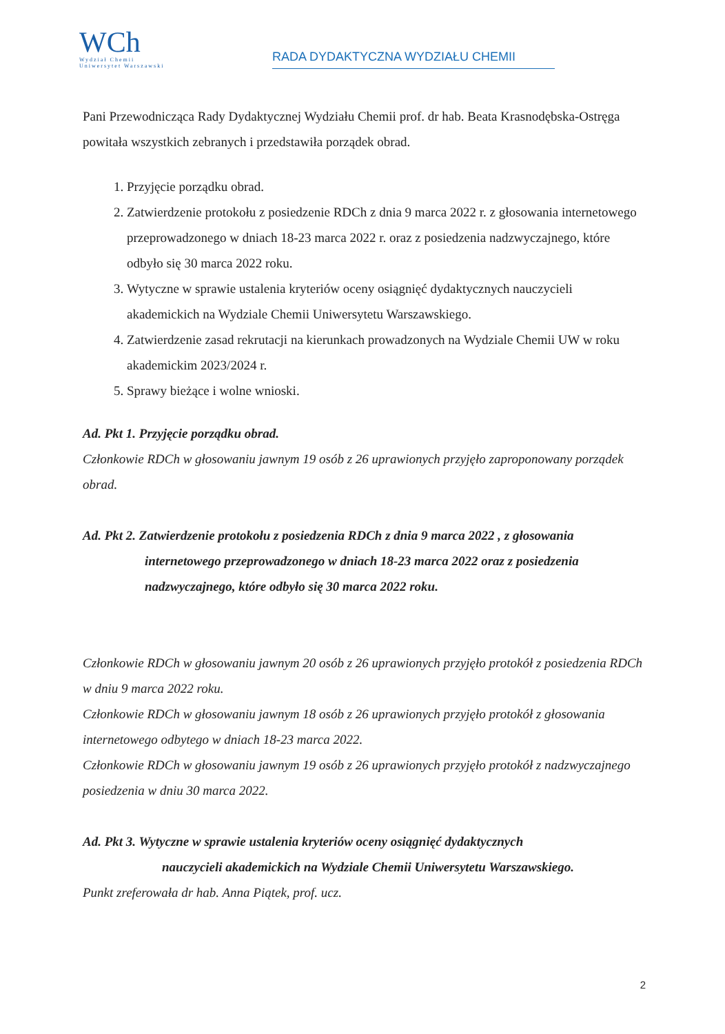WCh
Wydział Chemii
Uniwersytet Warszawski
RADA DYDAKTYCZNA WYDZIAŁU CHEMII
Pani Przewodnicząca Rady Dydaktycznej Wydziału Chemii prof. dr hab. Beata Krasnodębska-Ostręga powitała wszystkich zebranych i przedstawiła porządek obrad.
1. Przyjęcie porządku obrad.
2. Zatwierdzenie protokołu z posiedzenie RDCh z dnia 9 marca 2022 r. z głosowania internetowego przeprowadzonego w dniach 18-23 marca 2022 r. oraz z posiedzenia nadzwyczajnego, które odbyło się 30 marca 2022 roku.
3. Wytyczne w sprawie ustalenia kryteriów oceny osiągnięć dydaktycznych nauczycieli akademickich na Wydziale Chemii Uniwersytetu Warszawskiego.
4. Zatwierdzenie zasad rekrutacji na kierunkach prowadzonych na Wydziale Chemii UW w roku akademickim 2023/2024 r.
5. Sprawy bieżące i wolne wnioski.
Ad. Pkt 1. Przyjęcie porządku obrad.
Członkowie RDCh w głosowaniu jawnym 19 osób z 26 uprawionych przyjęło zaproponowany porządek obrad.
Ad. Pkt 2. Zatwierdzenie protokołu z posiedzenia RDCh z dnia 9 marca 2022 , z głosowania
internetowego przeprowadzonego w dniach 18-23 marca 2022 oraz z posiedzenia nadzwyczajnego, które odbyło się 30 marca 2022 roku.
Członkowie RDCh w głosowaniu jawnym 20 osób z 26 uprawionych przyjęło protokół z posiedzenia RDCh w dniu 9 marca 2022 roku.
Członkowie RDCh w głosowaniu jawnym 18 osób z 26 uprawionych przyjęło protokół z głosowania internetowego odbytego w dniach 18-23 marca 2022.
Członkowie RDCh w głosowaniu jawnym 19 osób z 26 uprawionych przyjęło protokół z nadzwyczajnego posiedzenia w dniu 30 marca 2022.
Ad. Pkt 3. Wytyczne w sprawie ustalenia kryteriów oceny osiągnięć dydaktycznych
nauczycieli akademickich na Wydziale Chemii Uniwersytetu Warszawskiego.
Punkt zreferowała dr hab. Anna Piątek, prof. ucz.
2